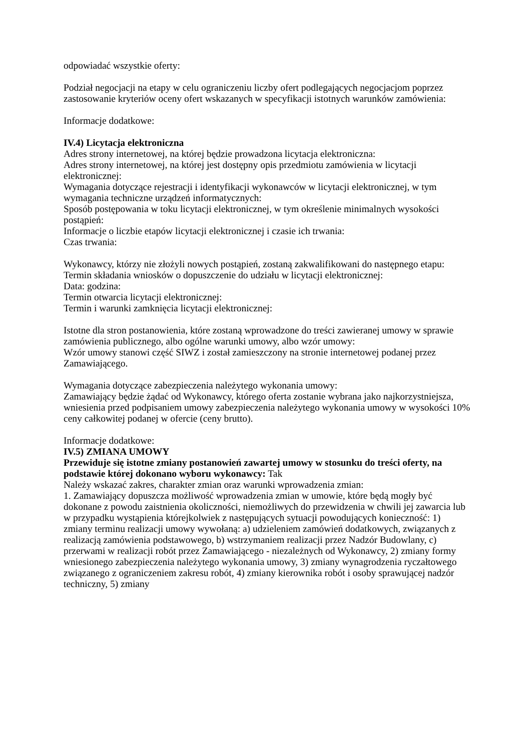odpowiadać wszystkie oferty:
Podział negocjacji na etapy w celu ograniczeniu liczby ofert podlegających negocjacjom poprzez zastosowanie kryteriów oceny ofert wskazanych w specyfikacji istotnych warunków zamówienia:
Informacje dodatkowe:
IV.4) Licytacja elektroniczna
Adres strony internetowej, na której będzie prowadzona licytacja elektroniczna:
Adres strony internetowej, na której jest dostępny opis przedmiotu zamówienia w licytacji elektronicznej:
Wymagania dotyczące rejestracji i identyfikacji wykonawców w licytacji elektronicznej, w tym wymagania techniczne urządzeń informatycznych:
Sposób postępowania w toku licytacji elektronicznej, w tym określenie minimalnych wysokości postąpień:
Informacje o liczbie etapów licytacji elektronicznej i czasie ich trwania:
Czas trwania:
Wykonawcy, którzy nie złożyli nowych postąpień, zostaną zakwalifikowani do następnego etapu:
Termin składania wniosków o dopuszczenie do udziału w licytacji elektronicznej:
Data: godzina:
Termin otwarcia licytacji elektronicznej:
Termin i warunki zamknięcia licytacji elektronicznej:
Istotne dla stron postanowienia, które zostaną wprowadzone do treści zawieranej umowy w sprawie zamówienia publicznego, albo ogólne warunki umowy, albo wzór umowy:
Wzór umowy stanowi część SIWZ i został zamieszczony na stronie internetowej podanej przez Zamawiającego.
Wymagania dotyczące zabezpieczenia należytego wykonania umowy:
Zamawiający będzie żądać od Wykonawcy, którego oferta zostanie wybrana jako najkorzystniejsza, wniesienia przed podpisaniem umowy zabezpieczenia należytego wykonania umowy w wysokości 10% ceny całkowitej podanej w ofercie (ceny brutto).
Informacje dodatkowe:
IV.5) ZMIANA UMOWY
Przewiduje się istotne zmiany postanowień zawartej umowy w stosunku do treści oferty, na podstawie której dokonano wyboru wykonawcy: Tak
Należy wskazać zakres, charakter zmian oraz warunki wprowadzenia zmian:
1. Zamawiający dopuszcza możliwość wprowadzenia zmian w umowie, które będą mogły być dokonane z powodu zaistnienia okoliczności, niemożliwych do przewidzenia w chwili jej zawarcia lub w przypadku wystąpienia którejkolwiek z następujących sytuacji powodujących konieczność: 1) zmiany terminu realizacji umowy wywołaną: a) udzieleniem zamówień dodatkowych, związanych z realizacją zamówienia podstawowego, b) wstrzymaniem realizacji przez Nadzór Budowlany, c) przerwami w realizacji robót przez Zamawiającego - niezależnych od Wykonawcy, 2) zmiany formy wniesionego zabezpieczenia należytego wykonania umowy, 3) zmiany wynagrodzenia ryczałtowego związanego z ograniczeniem zakresu robót, 4) zmiany kierownika robót i osoby sprawującej nadzór techniczny, 5) zmiany